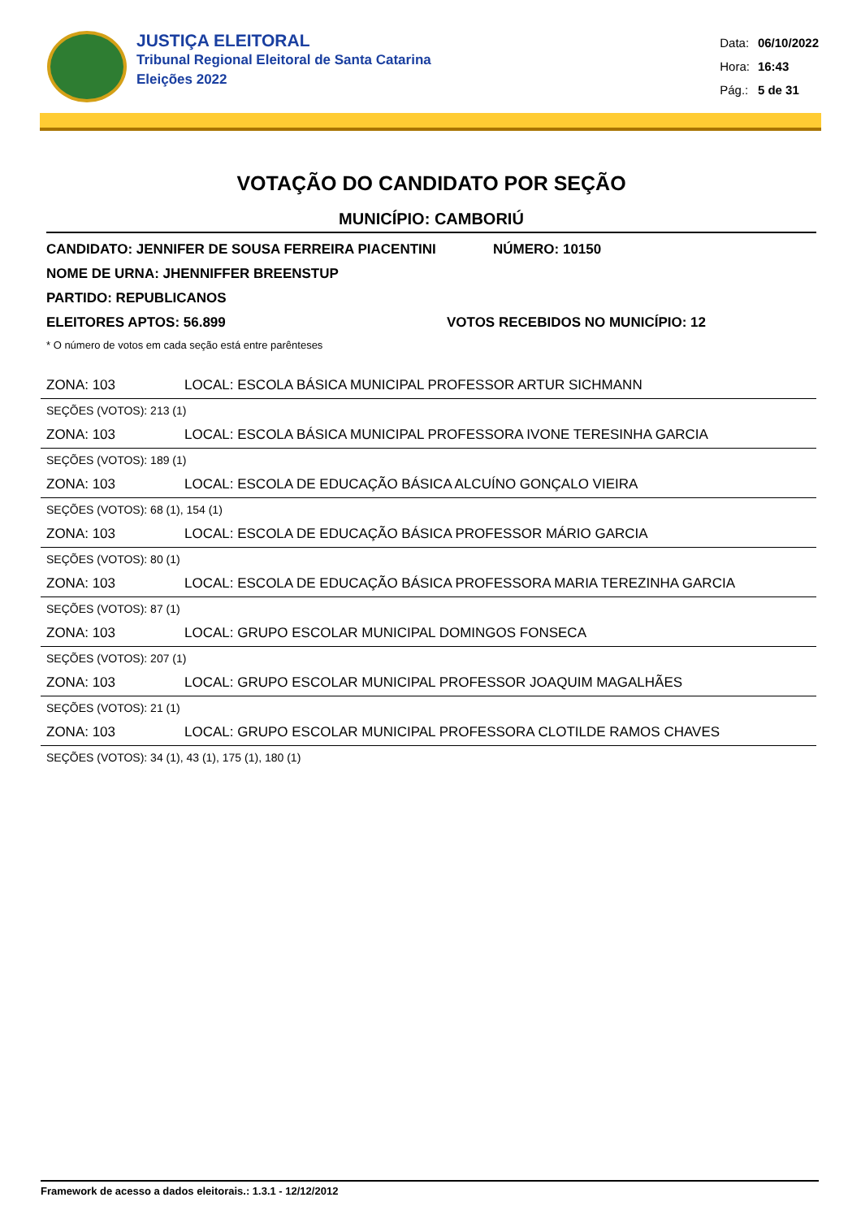JUSTIÇA ELEITORAL
Tribunal Regional Eleitoral de Santa Catarina
Eleições 2022
| Data: | 06/10/2022 |
| Hora: | 16:43 |
| Pág.: | 5 de 31 |
VOTAÇÃO DO CANDIDATO POR SEÇÃO
MUNICÍPIO: CAMBORIÚ
CANDIDATO: JENNIFER DE SOUSA FERREIRA PIACENTINI NÚMERO: 10150
NOME DE URNA: JHENNIFFER BREENSTUP
PARTIDO: REPUBLICANOS
ELEITORES APTOS: 56.899 VOTOS RECEBIDOS NO MUNICÍPIO: 12
* O número de votos em cada seção está entre parênteses
ZONA: 103 LOCAL: ESCOLA BÁSICA MUNICIPAL PROFESSOR ARTUR SICHMANN
SEÇÕES (VOTOS): 213 (1)
ZONA: 103 LOCAL: ESCOLA BÁSICA MUNICIPAL PROFESSORA IVONE TERESINHA GARCIA
SEÇÕES (VOTOS): 189 (1)
ZONA: 103 LOCAL: ESCOLA DE EDUCAÇÃO BÁSICA ALCUÍNO GONÇALO VIEIRA
SEÇÕES (VOTOS): 68 (1), 154 (1)
ZONA: 103 LOCAL: ESCOLA DE EDUCAÇÃO BÁSICA PROFESSOR MÁRIO GARCIA
SEÇÕES (VOTOS): 80 (1)
ZONA: 103 LOCAL: ESCOLA DE EDUCAÇÃO BÁSICA PROFESSORA MARIA TEREZINHA GARCIA
SEÇÕES (VOTOS): 87 (1)
ZONA: 103 LOCAL: GRUPO ESCOLAR MUNICIPAL DOMINGOS FONSECA
SEÇÕES (VOTOS): 207 (1)
ZONA: 103 LOCAL: GRUPO ESCOLAR MUNICIPAL PROFESSOR JOAQUIM MAGALHÃES
SEÇÕES (VOTOS): 21 (1)
ZONA: 103 LOCAL: GRUPO ESCOLAR MUNICIPAL PROFESSORA CLOTILDE RAMOS CHAVES
SEÇÕES (VOTOS): 34 (1), 43 (1), 175 (1), 180 (1)
Framework de acesso a dados eleitorais.: 1.3.1 - 12/12/2012